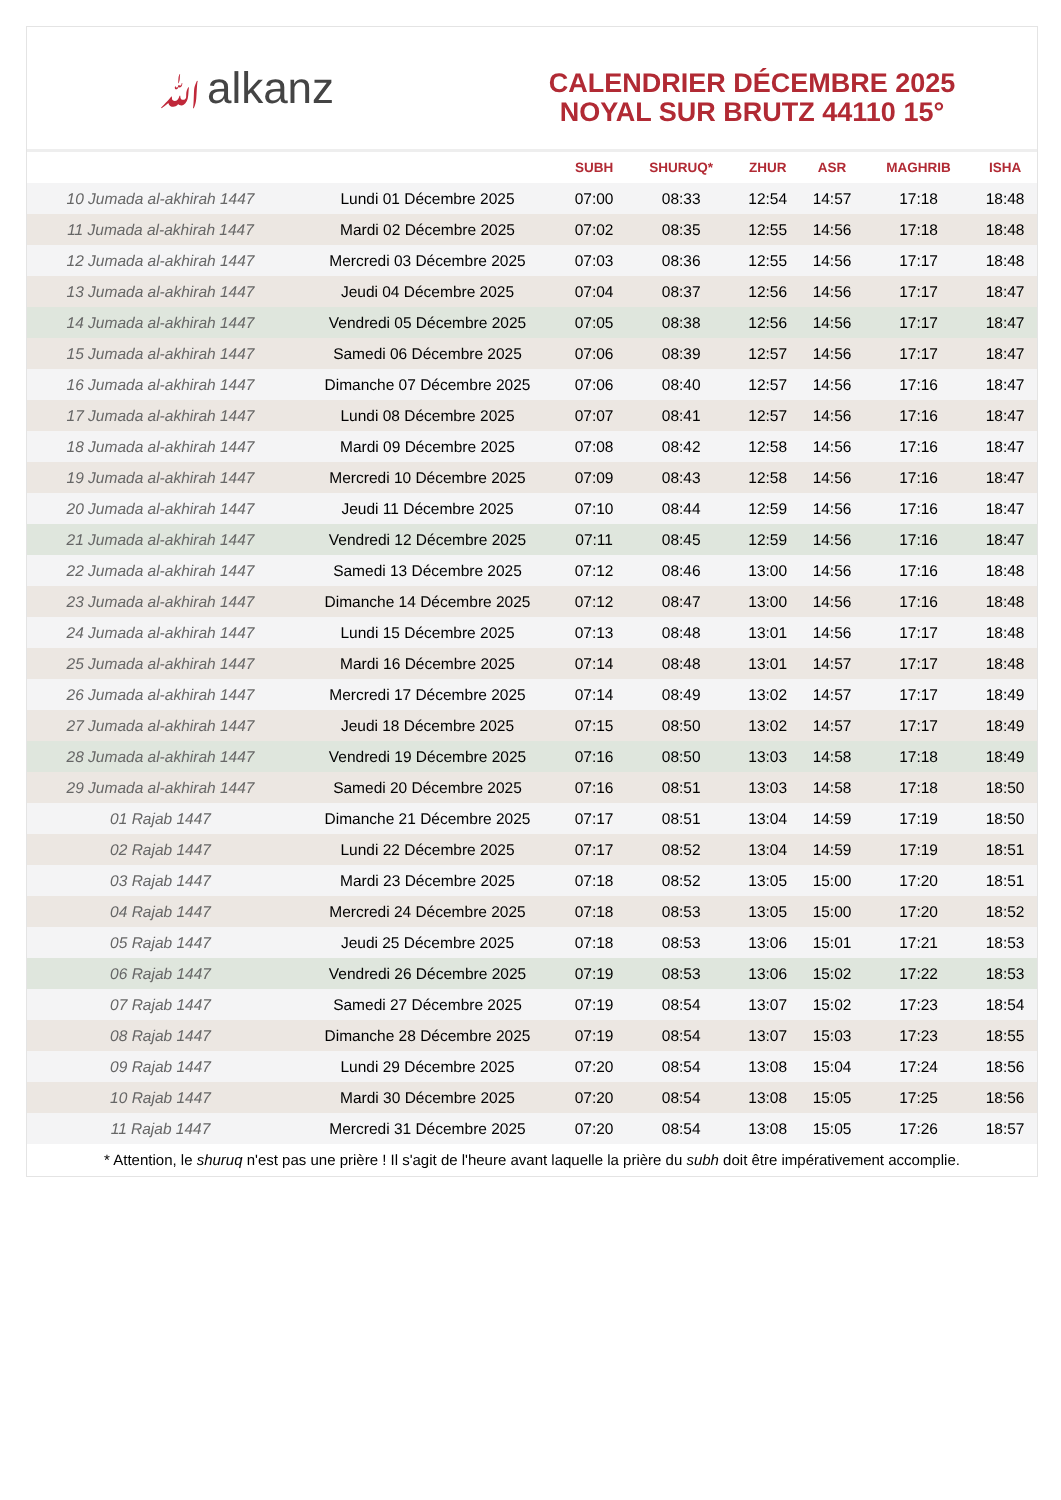ﷲalkanz
CALENDRIER DÉCEMBRE 2025
NOYAL SUR BRUTZ 44110 15°
| | | SUBH | SHURUQ* | ZHUR | ASR | MAGHRIB | ISHA |
| --- | --- | --- | --- | --- | --- | --- | --- |
| 10 Jumada al-akhirah 1447 | Lundi 01 Décembre 2025 | 07:00 | 08:33 | 12:54 | 14:57 | 17:18 | 18:48 |
| 11 Jumada al-akhirah 1447 | Mardi 02 Décembre 2025 | 07:02 | 08:35 | 12:55 | 14:56 | 17:18 | 18:48 |
| 12 Jumada al-akhirah 1447 | Mercredi 03 Décembre 2025 | 07:03 | 08:36 | 12:55 | 14:56 | 17:17 | 18:48 |
| 13 Jumada al-akhirah 1447 | Jeudi 04 Décembre 2025 | 07:04 | 08:37 | 12:56 | 14:56 | 17:17 | 18:47 |
| 14 Jumada al-akhirah 1447 | Vendredi 05 Décembre 2025 | 07:05 | 08:38 | 12:56 | 14:56 | 17:17 | 18:47 |
| 15 Jumada al-akhirah 1447 | Samedi 06 Décembre 2025 | 07:06 | 08:39 | 12:57 | 14:56 | 17:17 | 18:47 |
| 16 Jumada al-akhirah 1447 | Dimanche 07 Décembre 2025 | 07:06 | 08:40 | 12:57 | 14:56 | 17:16 | 18:47 |
| 17 Jumada al-akhirah 1447 | Lundi 08 Décembre 2025 | 07:07 | 08:41 | 12:57 | 14:56 | 17:16 | 18:47 |
| 18 Jumada al-akhirah 1447 | Mardi 09 Décembre 2025 | 07:08 | 08:42 | 12:58 | 14:56 | 17:16 | 18:47 |
| 19 Jumada al-akhirah 1447 | Mercredi 10 Décembre 2025 | 07:09 | 08:43 | 12:58 | 14:56 | 17:16 | 18:47 |
| 20 Jumada al-akhirah 1447 | Jeudi 11 Décembre 2025 | 07:10 | 08:44 | 12:59 | 14:56 | 17:16 | 18:47 |
| 21 Jumada al-akhirah 1447 | Vendredi 12 Décembre 2025 | 07:11 | 08:45 | 12:59 | 14:56 | 17:16 | 18:47 |
| 22 Jumada al-akhirah 1447 | Samedi 13 Décembre 2025 | 07:12 | 08:46 | 13:00 | 14:56 | 17:16 | 18:48 |
| 23 Jumada al-akhirah 1447 | Dimanche 14 Décembre 2025 | 07:12 | 08:47 | 13:00 | 14:56 | 17:16 | 18:48 |
| 24 Jumada al-akhirah 1447 | Lundi 15 Décembre 2025 | 07:13 | 08:48 | 13:01 | 14:56 | 17:17 | 18:48 |
| 25 Jumada al-akhirah 1447 | Mardi 16 Décembre 2025 | 07:14 | 08:48 | 13:01 | 14:57 | 17:17 | 18:48 |
| 26 Jumada al-akhirah 1447 | Mercredi 17 Décembre 2025 | 07:14 | 08:49 | 13:02 | 14:57 | 17:17 | 18:49 |
| 27 Jumada al-akhirah 1447 | Jeudi 18 Décembre 2025 | 07:15 | 08:50 | 13:02 | 14:57 | 17:17 | 18:49 |
| 28 Jumada al-akhirah 1447 | Vendredi 19 Décembre 2025 | 07:16 | 08:50 | 13:03 | 14:58 | 17:18 | 18:49 |
| 29 Jumada al-akhirah 1447 | Samedi 20 Décembre 2025 | 07:16 | 08:51 | 13:03 | 14:58 | 17:18 | 18:50 |
| 01 Rajab 1447 | Dimanche 21 Décembre 2025 | 07:17 | 08:51 | 13:04 | 14:59 | 17:19 | 18:50 |
| 02 Rajab 1447 | Lundi 22 Décembre 2025 | 07:17 | 08:52 | 13:04 | 14:59 | 17:19 | 18:51 |
| 03 Rajab 1447 | Mardi 23 Décembre 2025 | 07:18 | 08:52 | 13:05 | 15:00 | 17:20 | 18:51 |
| 04 Rajab 1447 | Mercredi 24 Décembre 2025 | 07:18 | 08:53 | 13:05 | 15:00 | 17:20 | 18:52 |
| 05 Rajab 1447 | Jeudi 25 Décembre 2025 | 07:18 | 08:53 | 13:06 | 15:01 | 17:21 | 18:53 |
| 06 Rajab 1447 | Vendredi 26 Décembre 2025 | 07:19 | 08:53 | 13:06 | 15:02 | 17:22 | 18:53 |
| 07 Rajab 1447 | Samedi 27 Décembre 2025 | 07:19 | 08:54 | 13:07 | 15:02 | 17:23 | 18:54 |
| 08 Rajab 1447 | Dimanche 28 Décembre 2025 | 07:19 | 08:54 | 13:07 | 15:03 | 17:23 | 18:55 |
| 09 Rajab 1447 | Lundi 29 Décembre 2025 | 07:20 | 08:54 | 13:08 | 15:04 | 17:24 | 18:56 |
| 10 Rajab 1447 | Mardi 30 Décembre 2025 | 07:20 | 08:54 | 13:08 | 15:05 | 17:25 | 18:56 |
| 11 Rajab 1447 | Mercredi 31 Décembre 2025 | 07:20 | 08:54 | 13:08 | 15:05 | 17:26 | 18:57 |
* Attention, le shuruq n'est pas une prière ! Il s'agit de l'heure avant laquelle la prière du subh doit être impérativement accomplie.